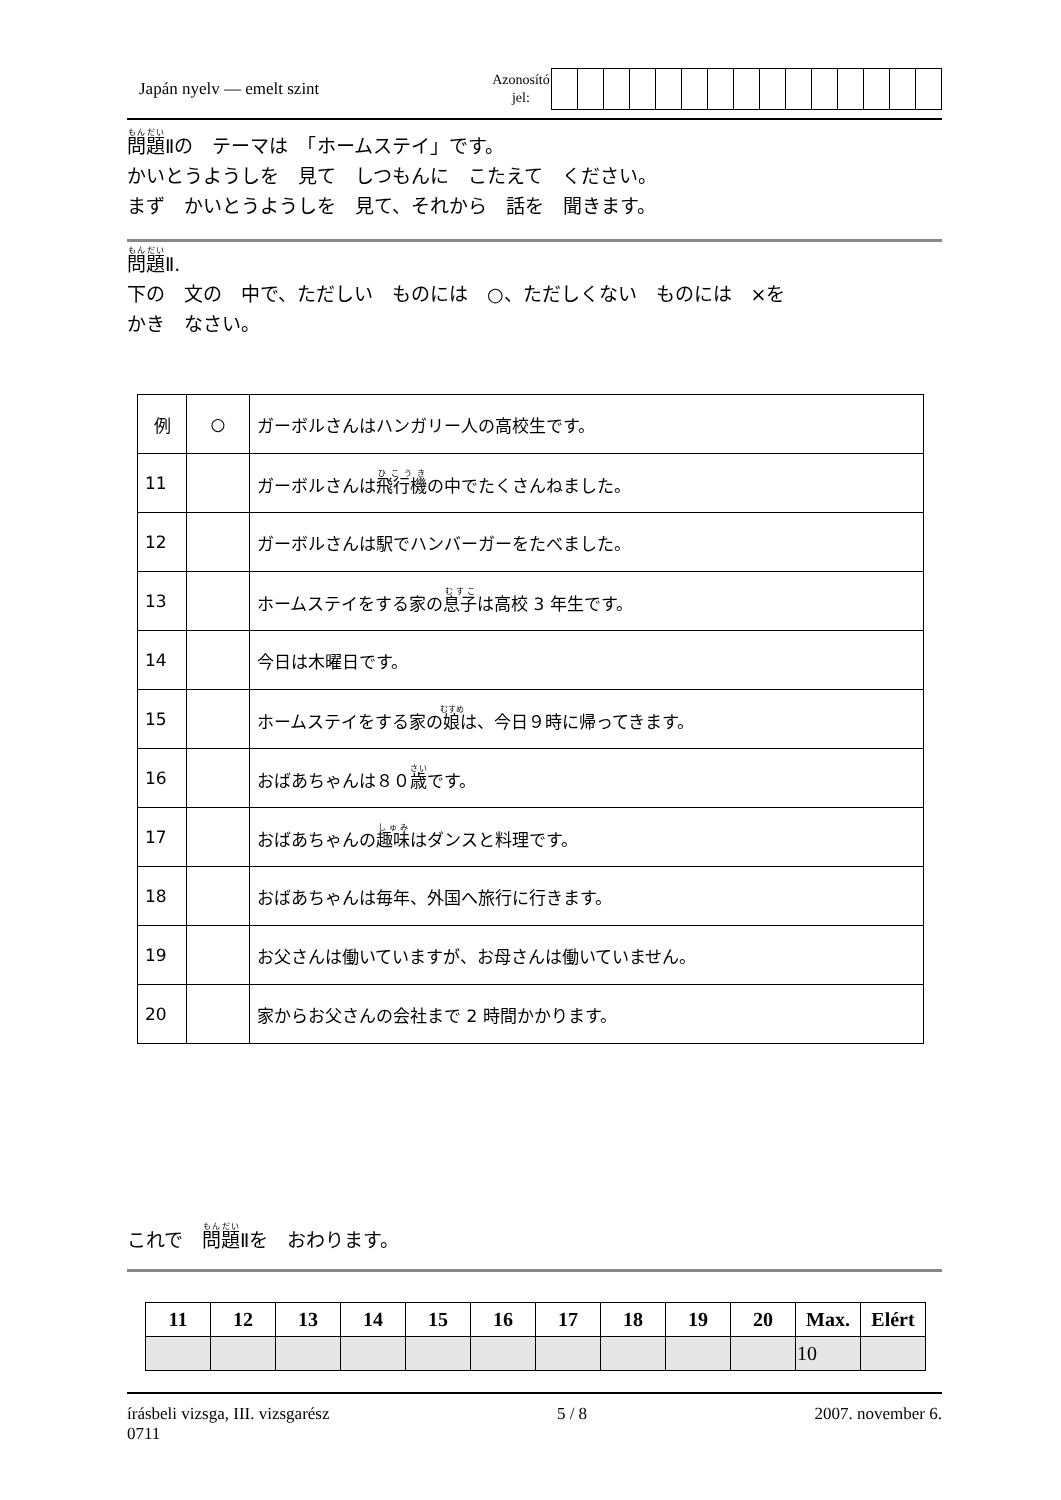Japán nyelv — emelt szint
Azonosító
jel:
問題Ⅱの　テーマは　「ホームステイ」です。
かいとうようしを　見て　しつもんに　こたえて　ください。
まず　かいとうようしを　見て、それから　話を　聞きます。
問題Ⅱ.
下の　文の　中で、ただしい　ものには　○、ただしくない　ものには　×を
かき　なさい。
| 例 | ○ | ガーボルさんはハンガリー人の高校生です。 |
| 11 | | ガーボルさんは 飛行機 の中でたくさんねました。 |
| 12 | | ガーボルさんは駅でハンバーガーをたべました。 |
| 13 | | ホームステイをする家の 息子 は高校 3 年生です。 |
| 14 | | 今日は木曜日です。 |
| 15 | | ホームステイをする家の 娘 は、今日９時に帰ってきます。 |
| 16 | | おばあちゃんは８０ 歳 です。 |
| 17 | | おばあちゃんの 趣味 はダンスと料理です。 |
| 18 | | おばあちゃんは毎年、外国へ旅行に行きます。 |
| 19 | | お父さんは働いていますが、お母さんは働いていません。 |
| 20 | | 家からお父さんの会社まで 2 時間かかります。 |
これで　問題Ⅱを　おわります。
| 11 | 12 | 13 | 14 | 15 | 16 | 17 | 18 | 19 | 20 | Max. | Elért |
| --- | --- | --- | --- | --- | --- | --- | --- | --- | --- | --- | --- |
| | | | | | | | | | | 10 | |
írásbeli vizsga, III. vizsgarész
0711
5 / 8 2007. november 6.